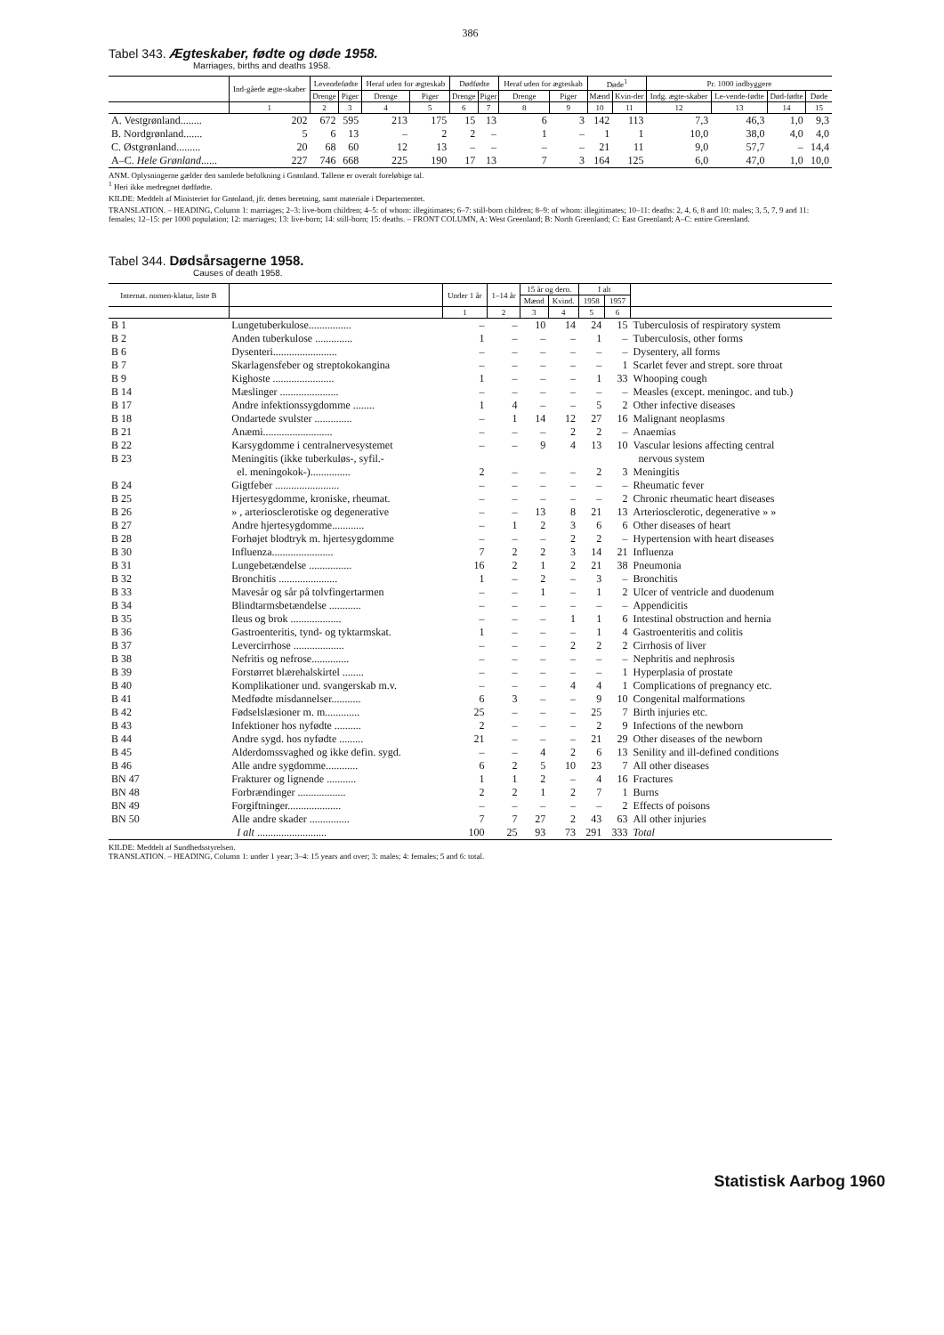386
Tabel 343. Ægteskaber, fødte og døde 1958.
Marriages, births and deaths 1958.
| | Ind-gåede ægte-skaber | Levendefødte | | Heraf uden for ægteskab | | Dødfødte | | Heraf uden for ægteskab | | Døde<sup>1</sup> | | Pr. 1000 indbyggere | | | |
| --- | --- | --- | --- | --- | --- | --- | --- | --- | --- | --- | --- | --- | --- | --- | --- |
| | | Drenge | Piger | Drenge | Piger | Drenge | Piger | Drenge | Piger | Mænd | Kvin-der | Indg. ægte-skaber | Le-vende-fødte | Død-fødte | Døde |
| | 1 | 2 | 3 | 4 | 5 | 6 | 7 | 8 | 9 | 10 | 11 | 12 | 13 | 14 | 15 |
| A. Vestgrønland........ | 202 | 672 | 595 | 213 | 175 | 15 | 13 | 6 | 3 | 142 | 113 | 7,3 | 46,3 | 1,0 | 9,3 |
| B. Nordgrønland....... | 5 | 6 | 13 | – | 2 | 2 | – | 1 | – | 1 | 1 | 10,0 | 38,0 | 4,0 | 4,0 |
| C. Østgrønland......... | 20 | 68 | 60 | 12 | 13 | – | – | – | – | 21 | 11 | 9,0 | 57,7 | – | 14,4 |
| A–C. Hele Grønland ...... | 227 | 746 | 668 | 225 | 190 | 17 | 13 | 7 | 3 | 164 | 125 | 6,0 | 47,0 | 1,0 | 10,0 |
ANM. Oplysningerne gælder den samlede befolkning i Grønland. Tallene er overalt foreløbige tal.
<sup>1</sup> Heri ikke medregnet dødfødte.
KILDE: Meddelt af Ministeriet for Grønland, jfr. dettes beretning, samt materiale i Departementet.
TRANSLATION. – HEADING, Column 1: marriages; 2–3: live-born children; 4–5: of whom: illegitimates; 6–7: still-born children; 8–9: of whom: illegitimates; 10–11: deaths: 2, 4, 6, 8 and 10: males; 3, 5, 7, 9 and 11: females; 12–15: per 1000 population; 12: marriages; 13: live-born; 14: still-born; 15: deaths. – FRONT COLUMN, A: West Greenland; B: North Greenland; C: East Greenland; A–C: entire Greenland.
Tabel 344. Dødsårsagerne 1958.
Causes of death 1958.
| Internat. nomen-klatur, liste B | | Under 1 år | 1–14 år | 15 år og dero. | | I alt | | |
| --- | --- | --- | --- | --- | --- | --- | --- | --- |
| | | | | Mænd | Kvind. | 1958 | 1957 | |
| | | 1 | 2 | 3 | 4 | 5 | 6 | |
| B 1 | Lungetuberkulose................ | – | – | 10 | 14 | 24 | 15 | Tuberculosis of respiratory system |
| B 2 | Anden tuberkulose .............. | 1 | – | – | – | 1 | – | Tuberculosis, other forms |
| B 6 | Dysenteri........................ | – | – | – | – | – | – | Dysentery, all forms |
| B 7 | Skarlagensfeber og streptokokangina | – | – | – | – | – | 1 | Scarlet fever and strept. sore throat |
| B 9 | Kighoste ....................... | 1 | – | – | – | 1 | 33 | Whooping cough |
| B 14 | Mæslinger ...................... | – | – | – | – | – | – | Measles (except. meningoc. and tub.) |
| B 17 | Andre infektionssygdomme ........ | 1 | 4 | – | – | 5 | 2 | Other infective diseases |
| B 18 | Ondartede svulster .............. | – | 1 | 14 | 12 | 27 | 16 | Malignant neoplasms |
| B 21 | Anæmi.......................... | – | – | – | 2 | 2 | – | Anaemias |
| B 22 | Karsygdomme i centralnervesystemet | – | – | 9 | 4 | 13 | 10 | Vascular lesions affecting central |
| B 23 | Meningitis (ikke tuberkuløs-, syfil.- | | | | | | | nervous system |
| | el. meningokok-)............... | 2 | – | – | – | 2 | 3 | Meningitis |
| B 24 | Gigtfeber ........................ | – | – | – | – | – | – | Rheumatic fever |
| B 25 | Hjertesygdomme, kroniske, rheumat. | – | – | – | – | – | 2 | Chronic rheumatic heart diseases |
| B 26 | » , arteriosclerotiske og degenerative | – | – | 13 | 8 | 21 | 13 | Arteriosclerotic, degenerative » » |
| B 27 | Andre hjertesygdomme............ | – | 1 | 2 | 3 | 6 | 6 | Other diseases of heart |
| B 28 | Forhøjet blodtryk m. hjertesygdomme | – | – | – | 2 | 2 | – | Hypertension with heart diseases |
| B 30 | Influenza....................... | 7 | 2 | 2 | 3 | 14 | 21 | Influenza |
| B 31 | Lungebetændelse ................ | 16 | 2 | 1 | 2 | 21 | 38 | Pneumonia |
| B 32 | Bronchitis ...................... | 1 | – | 2 | – | 3 | – | Bronchitis |
| B 33 | Mavesår og sår på tolvfingertarmen | – | – | 1 | – | 1 | 2 | Ulcer of ventricle and duodenum |
| B 34 | Blindtarmsbetændelse ............ | – | – | – | – | – | – | Appendicitis |
| B 35 | Ileus og brok ................... | – | – | – | 1 | 1 | 6 | Intestinal obstruction and hernia |
| B 36 | Gastroenteritis, tynd- og tyktarmskat. | 1 | – | – | – | 1 | 4 | Gastroenteritis and colitis |
| B 37 | Levercirrhose ................... | – | – | – | 2 | 2 | 2 | Cirrhosis of liver |
| B 38 | Nefritis og nefrose.............. | – | – | – | – | – | – | Nephritis and nephrosis |
| B 39 | Forstørret blærehalskirtel ........ | – | – | – | – | – | 1 | Hyperplasia of prostate |
| B 40 | Komplikationer und. svangerskab m.v. | – | – | – | 4 | 4 | 1 | Complications of pregnancy etc. |
| B 41 | Medfødte misdannelser........... | 6 | 3 | – | – | 9 | 10 | Congenital malformations |
| B 42 | Fødselslæsioner m. m............. | 25 | – | – | – | 25 | 7 | Birth injuries etc. |
| B 43 | Infektioner hos nyfødte .......... | 2 | – | – | – | 2 | 9 | Infections of the newborn |
| B 44 | Andre sygd. hos nyfødte ......... | 21 | – | – | – | 21 | 29 | Other diseases of the newborn |
| B 45 | Alderdomssvaghed og ikke defin. sygd. | – | – | 4 | 2 | 6 | 13 | Senility and ill-defined conditions |
| B 46 | Alle andre sygdomme............ | 6 | 2 | 5 | 10 | 23 | 7 | All other diseases |
| BN 47 | Frakturer og lignende ........... | 1 | 1 | 2 | – | 4 | 16 | Fractures |
| BN 48 | Forbrændinger .................. | 2 | 2 | 1 | 2 | 7 | 1 | Burns |
| BN 49 | Forgiftninger.................... | – | – | – | – | – | 2 | Effects of poisons |
| BN 50 | Alle andre skader ............... | 7 | 7 | 27 | 2 | 43 | 63 | All other injuries |
| | I alt .......................... | 100 | 25 | 93 | 73 | 291 | 333 | Total |
KILDE: Meddelt af Sundhedsstyrelsen.
TRANSLATION. – HEADING, Column 1: under 1 year; 3–4: 15 years and over; 3: males; 4: females; 5 and 6: total.
Statistisk Aarbog 1960